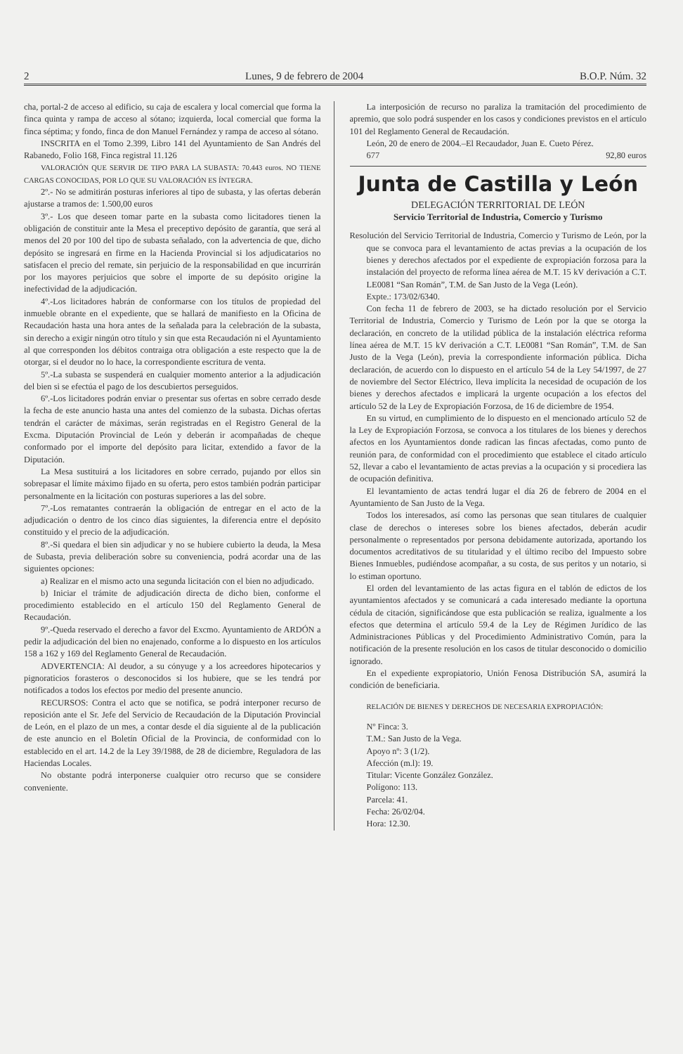2 Lunes, 9 de febrero de 2004 B.O.P. Núm. 32
cha, portal-2 de acceso al edificio, su caja de escalera y local comercial que forma la finca quinta y rampa de acceso al sótano; izquierda, local comercial que forma la finca séptima; y fondo, finca de don Manuel Fernández y rampa de acceso al sótano.
INSCRITA en el Tomo 2.399, Libro 141 del Ayuntamiento de San Andrés del Rabanedo, Folio 168, Finca registral 11.126
VALORACIÓN QUE SERVIR DE TIPO PARA LA SUBASTA: 70.443 euros. NO TIENE CARGAS CONOCIDAS, POR LO QUE SU VALORACIÓN ES ÍNTEGRA.
2º.- No se admitirán posturas inferiores al tipo de subasta, y las ofertas deberán ajustarse a tramos de: 1.500,00 euros
3º.- Los que deseen tomar parte en la subasta como licitadores tienen la obligación de constituir ante la Mesa el preceptivo depósito de garantía, que será al menos del 20 por 100 del tipo de subasta señalado, con la advertencia de que, dicho depósito se ingresará en firme en la Hacienda Provincial si los adjudicatarios no satisfacen el precio del remate, sin perjuicio de la responsabilidad en que incurrirán por los mayores perjuicios que sobre el importe de su depósito origine la inefectividad de la adjudicación.
4º.-Los licitadores habrán de conformarse con los títulos de propiedad del inmueble obrante en el expediente, que se hallará de manifiesto en la Oficina de Recaudación hasta una hora antes de la señalada para la celebración de la subasta, sin derecho a exigir ningún otro título y sin que esta Recaudación ni el Ayuntamiento al que corresponden los débitos contraiga otra obligación a este respecto que la de otorgar, si el deudor no lo hace, la correspondiente escritura de venta.
5º.-La subasta se suspenderá en cualquier momento anterior a la adjudicación del bien si se efectúa el pago de los descubiertos perseguidos.
6º.-Los licitadores podrán enviar o presentar sus ofertas en sobre cerrado desde la fecha de este anuncio hasta una antes del comienzo de la subasta. Dichas ofertas tendrán el carácter de máximas, serán registradas en el Registro General de la Excma. Diputación Provincial de León y deberán ir acompañadas de cheque conformado por el importe del depósito para licitar, extendido a favor de la Diputación.
La Mesa sustituirá a los licitadores en sobre cerrado, pujando por ellos sin sobrepasar el límite máximo fijado en su oferta, pero estos también podrán participar personalmente en la licitación con posturas superiores a las del sobre.
7º.-Los rematantes contraerán la obligación de entregar en el acto de la adjudicación o dentro de los cinco días siguientes, la diferencia entre el depósito constituido y el precio de la adjudicación.
8º.-Si quedara el bien sin adjudicar y no se hubiere cubierto la deuda, la Mesa de Subasta, previa deliberación sobre su conveniencia, podrá acordar una de las siguientes opciones:
a) Realizar en el mismo acto una segunda licitación con el bien no adjudicado.
b) Iniciar el trámite de adjudicación directa de dicho bien, conforme el procedimiento establecido en el artículo 150 del Reglamento General de Recaudación.
9º.-Queda reservado el derecho a favor del Excmo. Ayuntamiento de ARDÓN a pedir la adjudicación del bien no enajenado, conforme a lo dispuesto en los artículos 158 a 162 y 169 del Reglamento General de Recaudación.
ADVERTENCIA: Al deudor, a su cónyuge y a los acreedores hipotecarios y pignoraticios forasteros o desconocidos si los hubiere, que se les tendrá por notificados a todos los efectos por medio del presente anuncio.
RECURSOS: Contra el acto que se notifica, se podrá interponer recurso de reposición ante el Sr. Jefe del Servicio de Recaudación de la Diputación Provincial de León, en el plazo de un mes, a contar desde el día siguiente al de la publicación de este anuncio en el Boletín Oficial de la Provincia, de conformidad con lo establecido en el art. 14.2 de la Ley 39/1988, de 28 de diciembre, Reguladora de las Haciendas Locales.
No obstante podrá interponerse cualquier otro recurso que se considere conveniente.
La interposición de recurso no paraliza la tramitación del procedimiento de apremio, que solo podrá suspender en los casos y condiciones previstos en el artículo 101 del Reglamento General de Recaudación.
León, 20 de enero de 2004.–El Recaudador, Juan E. Cueto Pérez.
677 92,80 euros
Junta de Castilla y León
DELEGACIÓN TERRITORIAL DE LEÓN
Servicio Territorial de Industria, Comercio y Turismo
Resolución del Servicio Territorial de Industria, Comercio y Turismo de León, por la que se convoca para el levantamiento de actas previas a la ocupación de los bienes y derechos afectados por el expediente de expropiación forzosa para la instalación del proyecto de reforma línea aérea de M.T. 15 kV derivación a C.T. LE0081 “San Román”, T.M. de San Justo de la Vega (León).
Expte.: 173/02/6340.
Con fecha 11 de febrero de 2003, se ha dictado resolución por el Servicio Territorial de Industria, Comercio y Turismo de León por la que se otorga la declaración, en concreto de la utilidad pública de la instalación eléctrica reforma línea aérea de M.T. 15 kV derivación a C.T. LE0081 “San Román”, T.M. de San Justo de la Vega (León), previa la correspondiente información pública. Dicha declaración, de acuerdo con lo dispuesto en el artículo 54 de la Ley 54/1997, de 27 de noviembre del Sector Eléctrico, lleva implícita la necesidad de ocupación de los bienes y derechos afectados e implicará la urgente ocupación a los efectos del artículo 52 de la Ley de Expropiación Forzosa, de 16 de diciembre de 1954.
En su virtud, en cumplimiento de lo dispuesto en el mencionado artículo 52 de la Ley de Expropiación Forzosa, se convoca a los titulares de los bienes y derechos afectos en los Ayuntamientos donde radican las fincas afectadas, como punto de reunión para, de conformidad con el procedimiento que establece el citado artículo 52, llevar a cabo el levantamiento de actas previas a la ocupación y si procediera las de ocupación definitiva.
El levantamiento de actas tendrá lugar el día 26 de febrero de 2004 en el Ayuntamiento de San Justo de la Vega.
Todos los interesados, así como las personas que sean titulares de cualquier clase de derechos o intereses sobre los bienes afectados, deberán acudir personalmente o representados por persona debidamente autorizada, aportando los documentos acreditativos de su titularidad y el último recibo del Impuesto sobre Bienes Inmuebles, pudiéndose acompañar, a su costa, de sus peritos y un notario, si lo estiman oportuno.
El orden del levantamiento de las actas figura en el tablón de edictos de los ayuntamientos afectados y se comunicará a cada interesado mediante la oportuna cédula de citación, significándose que esta publicación se realiza, igualmente a los efectos que determina el artículo 59.4 de la Ley de Régimen Jurídico de las Administraciones Públicas y del Procedimiento Administrativo Común, para la notificación de la presente resolución en los casos de titular desconocido o domicilio ignorado.
En el expediente expropiatorio, Unión Fenosa Distribución SA, asumirá la condición de beneficiaria.
RELACIÓN DE BIENES Y DERECHOS DE NECESARIA EXPROPIACIÓN:
Nº Finca: 3.
T.M.: San Justo de la Vega.
Apoyo nº: 3 (1/2).
Afección (m.l): 19.
Titular: Vicente González González.
Polígono: 113.
Parcela: 41.
Fecha: 26/02/04.
Hora: 12.30.